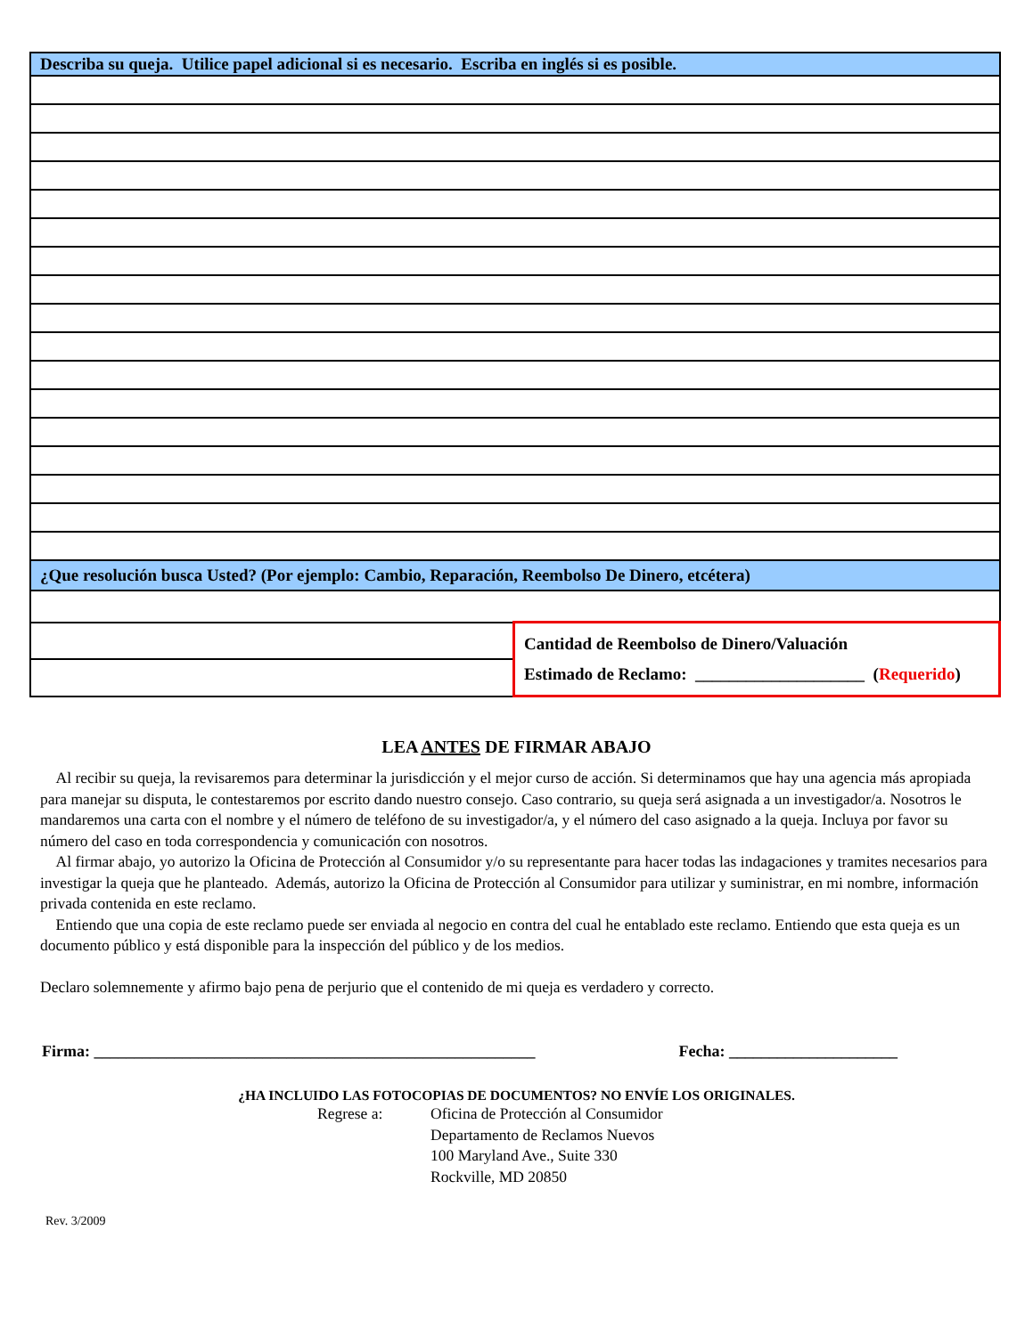| Describa su queja. Utilice papel adicional si es necesario. Escriba en inglés si es posible. | |
| ¿Que resolución busca Usted? (Por ejemplo: Cambio, Reparación, Reembolso De Dinero, etcétera) | |
| | Cantidad de Reembolso de Dinero/Valuación Estimado de Reclamo: ____________________ ( Requerido ) |
LEA ANTES DE FIRMAR ABAJO
Al recibir su queja, la revisaremos para determinar la jurisdicción y el mejor curso de acción. Si determinamos que hay una agencia más apropiada para manejar su disputa, le contestaremos por escrito dando nuestro consejo. Caso contrario, su queja será asignada a un investigador/a. Nosotros le mandaremos una carta con el nombre y el número de teléfono de su investigador/a, y el número del caso asignado a la queja. Incluya por favor su número del caso en toda correspondencia y comunicación con nosotros.
Al firmar abajo, yo autorizo la Oficina de Protección al Consumidor y/o su representante para hacer todas las indagaciones y tramites necesarios para investigar la queja que he planteado. Además, autorizo la Oficina de Protección al Consumidor para utilizar y suministrar, en mi nombre, información privada contenida en este reclamo.
Entiendo que una copia de este reclamo puede ser enviada al negocio en contra del cual he entablado este reclamo. Entiendo que esta queja es un documento público y está disponible para la inspección del público y de los medios.
Declaro solemnemente y afirmo bajo pena de perjurio que el contenido de mi queja es verdadero y correcto.
Firma: _______________________________________________________ Fecha: _____________________
¿HA INCLUIDO LAS FOTOCOPIAS DE DOCUMENTOS? NO ENVÍE LOS ORIGINALES.
Regrese a: Oficina de Protección al Consumidor
Departamento de Reclamos Nuevos
100 Maryland Ave., Suite 330
Rockville, MD 20850
Rev. 3/2009